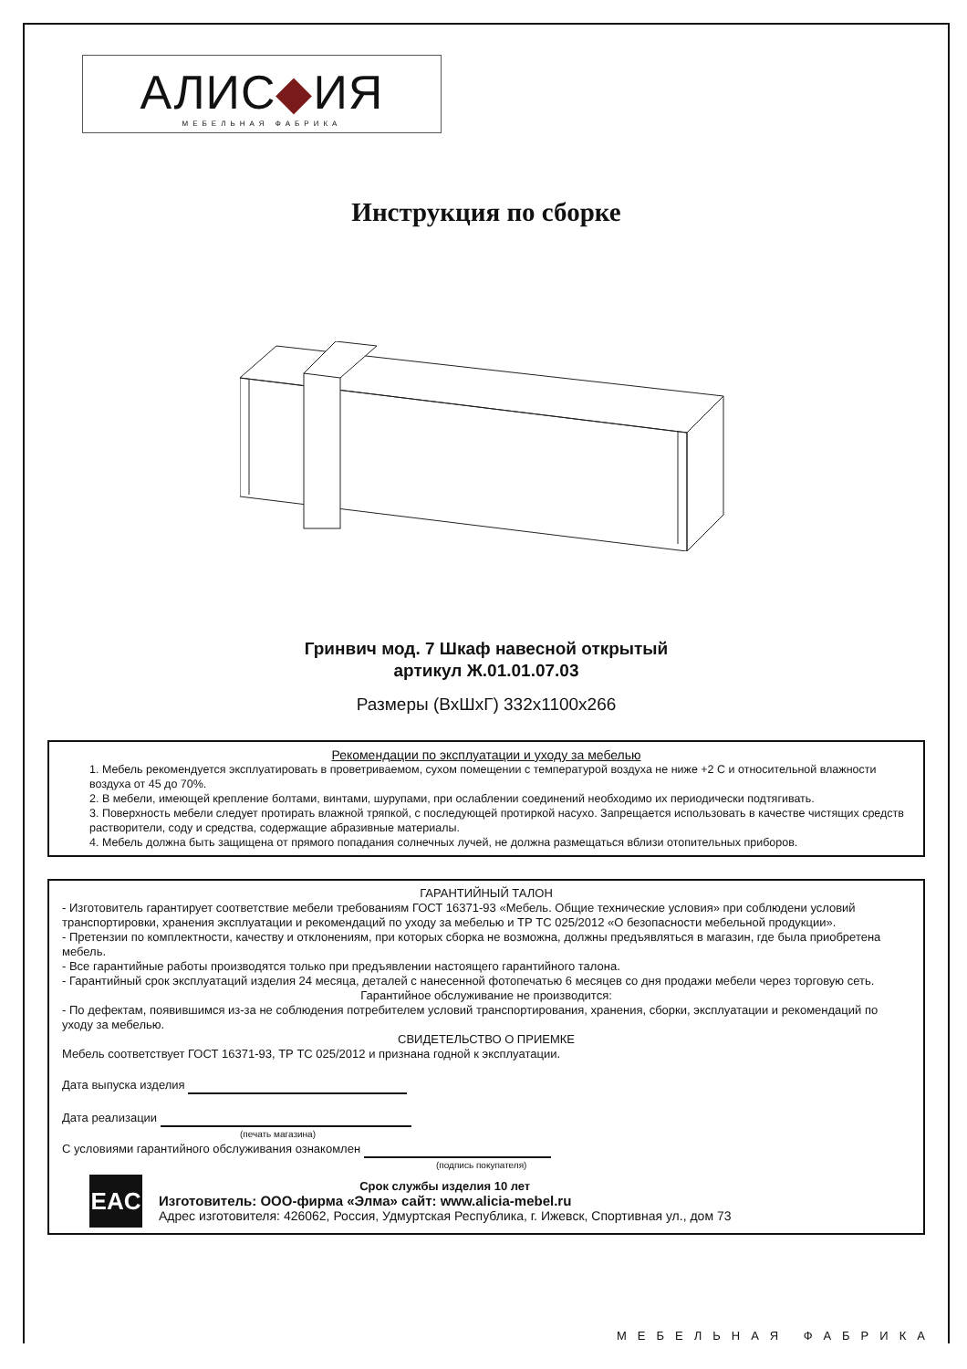АЛИС◆ИЯ
МЕБЕЛЬНАЯ ФАБРИКА
Инструкция по сборке
Гринвич мод. 7 Шкаф навесной открытый
артикул Ж.01.01.07.03
Размеры (ВхШхГ) 332х1100х266
Рекомендации по эксплуатации и уходу за мебелью
1. Мебель рекомендуется эксплуатировать в проветриваемом, сухом помещении с температурой воздуха не ниже +2 С и относительной влажности воздуха от 45 до 70%.
2. В мебели, имеющей крепление болтами, винтами, шурупами, при ослаблении соединений необходимо их периодически подтягивать.
3. Поверхность мебели следует протирать влажной тряпкой, с последующей протиркой насухо. Запрещается использовать в качестве чистящих средств растворители, соду и средства, содержащие абразивные материалы.
4. Мебель должна быть защищена от прямого попадания солнечных лучей, не должна размещаться вблизи отопительных приборов.
ГАРАНТИЙНЫЙ ТАЛОН
- Изготовитель гарантирует соответствие мебели требованиям ГОСТ 16371-93 «Мебель. Общие технические условия» при соблюдени условий транспортировки, хранения эксплуатации и рекомендаций по уходу за мебелью и ТР ТС 025/2012 «О безопасности мебельной продукции».
- Претензии по комплектности, качеству и отклонениям, при которых сборка не возможна, должны предъявляться в магазин, где была приобретена мебель.
- Все гарантийные работы производятся только при предъявлении настоящего гарантийного талона.
- Гарантийный срок эксплуатаций изделия 24 месяца, деталей с нанесенной фотопечатью 6 месяцев со дня продажи мебели через торговую сеть.
Гарантийное обслуживание не производится:
- По дефектам, появившимся из-за не соблюдения потребителем условий транспортирования, хранения, сборки, эксплуатации и рекомендаций по уходу за мебелью.
СВИДЕТЕЛЬСТВО О ПРИЕМКЕ
Мебель соответствует ГОСТ 16371-93, ТР ТС 025/2012 и признана годной к эксплуатации.
Дата выпуска изделия
Дата реализации
(печать магазина)
С условиями гарантийного обслуживания ознакомлен
(подпись покупателя)
EAC
Срок службы изделия 10 лет
Изготовитель: ООО-фирма «Элма» сайт: www.alicia-mebel.ru
Адрес изготовителя: 426062, Россия, Удмуртская Республика, г. Ижевск, Спортивная ул., дом 73
МЕБЕЛЬНАЯ ФАБРИКА